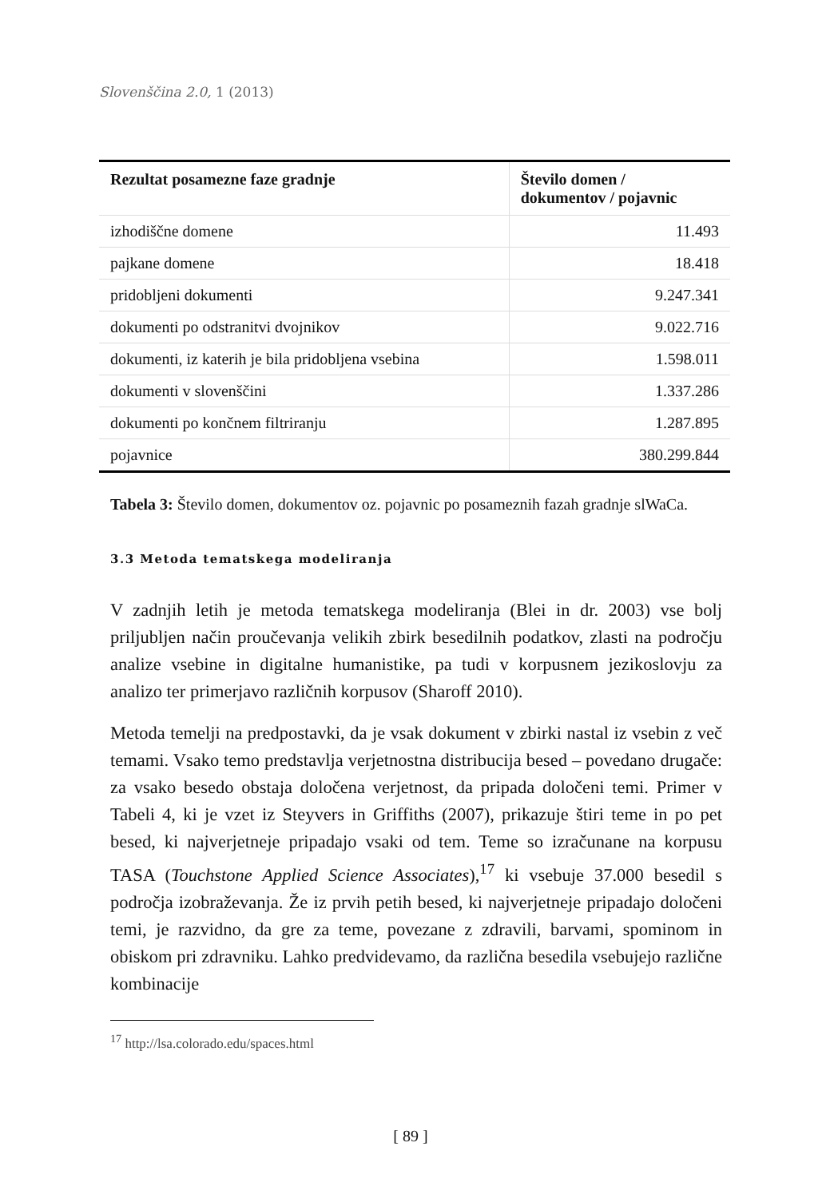Slovenščina 2.0, 1 (2013)
| Rezultat posamezne faze gradnje | Število domen / dokumentov / pojavnic |
| --- | --- |
| izhodiščne domene | 11.493 |
| pajkane domene | 18.418 |
| pridobljeni dokumenti | 9.247.341 |
| dokumenti po odstranitvi dvojnikov | 9.022.716 |
| dokumenti, iz katerih je bila pridobljena vsebina | 1.598.011 |
| dokumenti v slovenščini | 1.337.286 |
| dokumenti po končnem filtriranju | 1.287.895 |
| pojavnice | 380.299.844 |
Tabela 3: Število domen, dokumentov oz. pojavnic po posameznih fazah gradnje slWaCa.
3.3 Metoda tematskega modeliranja
V zadnjih letih je metoda tematskega modeliranja (Blei in dr. 2003) vse bolj priljubljen način proučevanja velikih zbirk besedilnih podatkov, zlasti na področju analize vsebine in digitalne humanistike, pa tudi v korpusnem jezikoslovju za analizo ter primerjavo različnih korpusov (Sharoff 2010).
Metoda temelji na predpostavki, da je vsak dokument v zbirki nastal iz vsebin z več temami. Vsako temo predstavlja verjetnostna distribucija besed – povedano drugače: za vsako besedo obstaja določena verjetnost, da pripada določeni temi. Primer v Tabeli 4, ki je vzet iz Steyvers in Griffiths (2007), prikazuje štiri teme in po pet besed, ki najverjetneje pripadajo vsaki od tem. Teme so izračunane na korpusu TASA (Touchstone Applied Science Associates),<sup>17</sup> ki vsebuje 37.000 besedil s področja izobraževanja. Že iz prvih petih besed, ki najverjetneje pripadajo določeni temi, je razvidno, da gre za teme, povezane z zdravili, barvami, spominom in obiskom pri zdravniku. Lahko predvidevamo, da različna besedila vsebujejo različne kombinacije
<sup>17</sup> http://lsa.colorado.edu/spaces.html
[ 89 ]